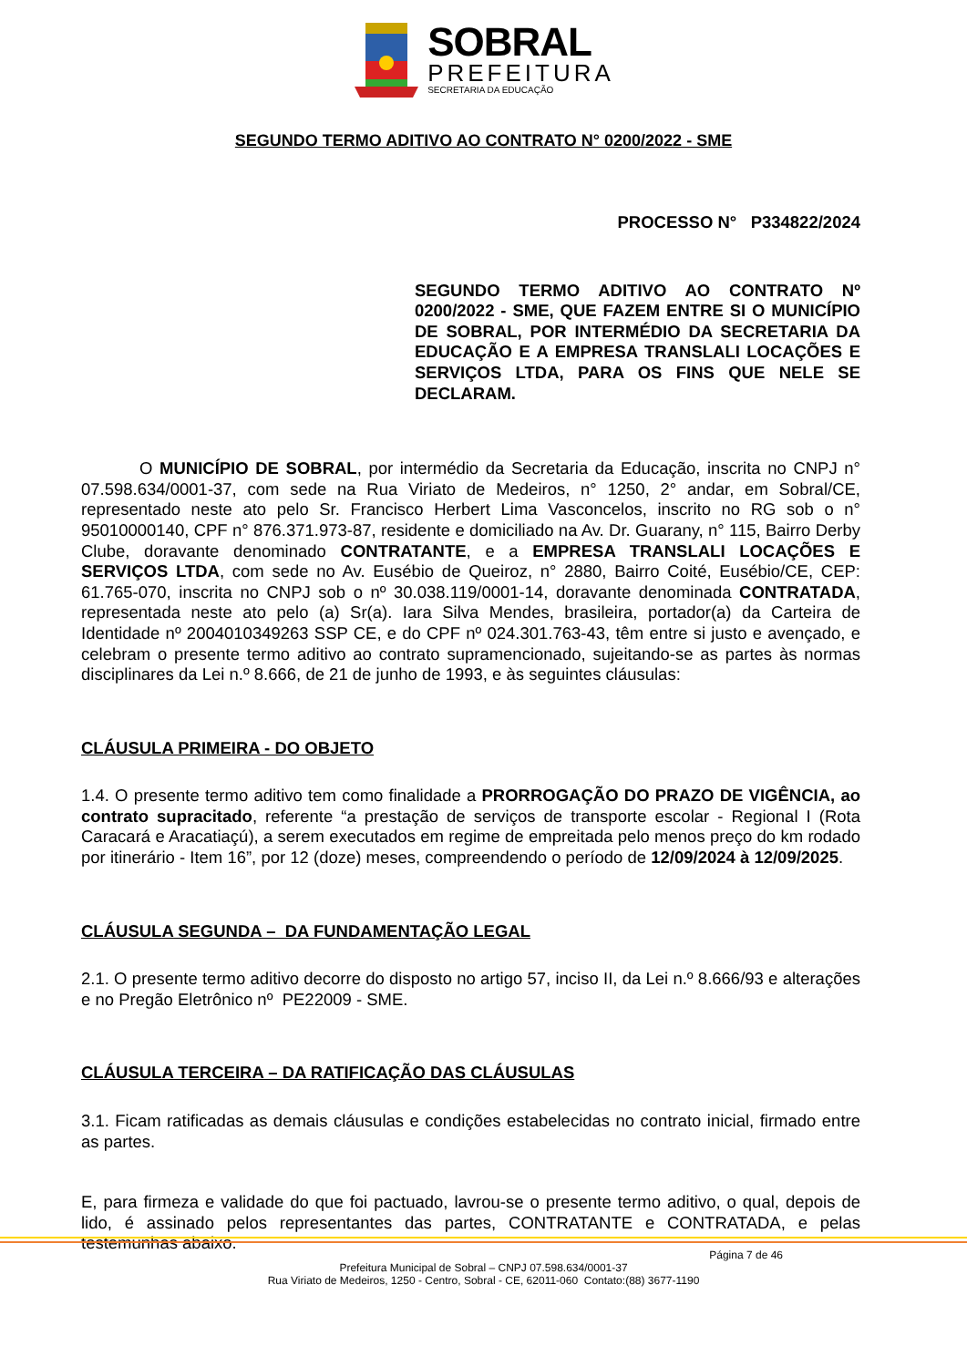SOBRAL
PREFEITURA
SECRETARIA DA EDUCAÇÃO
SEGUNDO TERMO ADITIVO AO CONTRATO N° 0200/2022 - SME
PROCESSO N° P334822/2024
SEGUNDO TERMO ADITIVO AO CONTRATO Nº 0200/2022 - SME, QUE FAZEM ENTRE SI O MUNICÍPIO DE SOBRAL, POR INTERMÉDIO DA SECRETARIA DA EDUCAÇÃO E A EMPRESA TRANSLALI LOCAÇÕES E SERVIÇOS LTDA, PARA OS FINS QUE NELE SE DECLARAM.
O MUNICÍPIO DE SOBRAL, por intermédio da Secretaria da Educação, inscrita no CNPJ n° 07.598.634/0001-37, com sede na Rua Viriato de Medeiros, n° 1250, 2° andar, em Sobral/CE, representado neste ato pelo Sr. Francisco Herbert Lima Vasconcelos, inscrito no RG sob o n° 95010000140, CPF n° 876.371.973-87, residente e domiciliado na Av. Dr. Guarany, n° 115, Bairro Derby Clube, doravante denominado CONTRATANTE, e a EMPRESA TRANSLALI LOCAÇÕES E SERVIÇOS LTDA, com sede no Av. Eusébio de Queiroz, n° 2880, Bairro Coité, Eusébio/CE, CEP: 61.765-070, inscrita no CNPJ sob o nº 30.038.119/0001-14, doravante denominada CONTRATADA, representada neste ato pelo (a) Sr(a). Iara Silva Mendes, brasileira, portador(a) da Carteira de Identidade nº 2004010349263 SSP CE, e do CPF nº 024.301.763-43, têm entre si justo e avençado, e celebram o presente termo aditivo ao contrato supramencionado, sujeitando-se as partes às normas disciplinares da Lei n.º 8.666, de 21 de junho de 1993, e às seguintes cláusulas:
CLÁUSULA PRIMEIRA - DO OBJETO
1.4. O presente termo aditivo tem como finalidade a PRORROGAÇÃO DO PRAZO DE VIGÊNCIA, ao contrato supracitado, referente “a prestação de serviços de transporte escolar - Regional I (Rota Caracará e Aracatiaçú), a serem executados em regime de empreitada pelo menos preço do km rodado por itinerário - Item 16”, por 12 (doze) meses, compreendendo o período de 12/09/2024 à 12/09/2025.
CLÁUSULA SEGUNDA – DA FUNDAMENTAÇÃO LEGAL
2.1. O presente termo aditivo decorre do disposto no artigo 57, inciso II, da Lei n.º 8.666/93 e alterações e no Pregão Eletrônico nº PE22009 - SME.
CLÁUSULA TERCEIRA – DA RATIFICAÇÃO DAS CLÁUSULAS
3.1. Ficam ratificadas as demais cláusulas e condições estabelecidas no contrato inicial, firmado entre as partes.
E, para firmeza e validade do que foi pactuado, lavrou-se o presente termo aditivo, o qual, depois de lido, é assinado pelos representantes das partes, CONTRATANTE e CONTRATADA, e pelas testemunhas abaixo.
Página 7 de 46
Prefeitura Municipal de Sobral – CNPJ 07.598.634/0001-37
Rua Viriato de Medeiros, 1250 - Centro, Sobral - CE, 62011-060 Contato:(88) 3677-1190